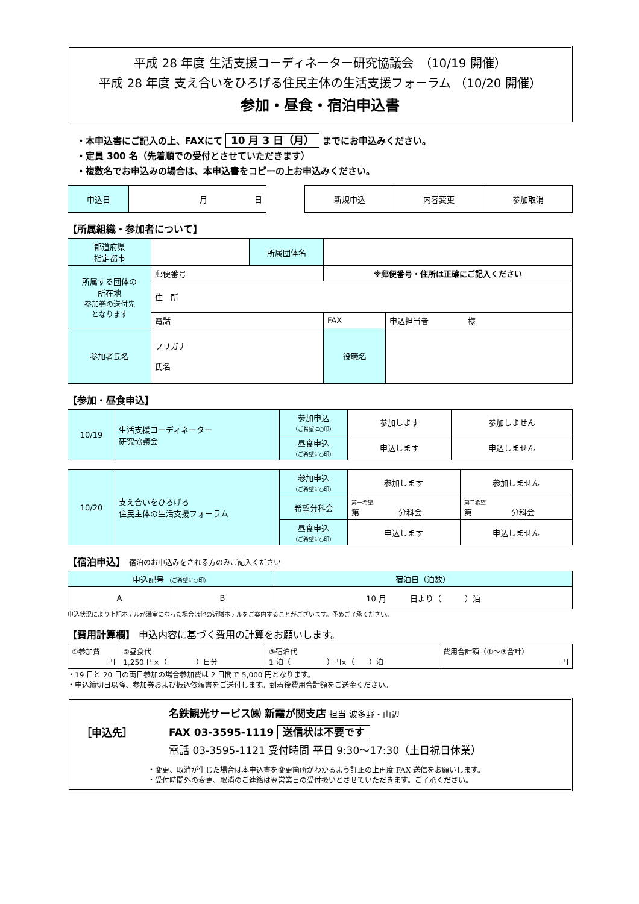平成 28 年度 生活支援コーディネーター研究協議会　（10/19 開催）
平成 28 年度 支え合いをひろげる住民主体の生活支援フォーラム （10/20 開催）
参加・昼食・宿泊申込書
・本申込書にご記入の上、FAXにて 10 月 3 日（月） までにお申込みください。
・定員 300 名（先着順での受付とさせていただきます）
・複数名でお申込みの場合は、本申込書をコピーの上お申込みください。
| 申込日 | 月 日 |
| 新規申込 | 内容変更 | 参加取消 |
【所属組織・参加者について】
| 都道府県 指定都市 | | 所属団体名 | | | |
| 所属する団体の 所在地 参加券の送付先 となります | 郵便番号 | | ※郵便番号・住所は正確にご記入ください | | |
| | 住 所 | | | | |
| | 電話 | | FAX | | 申込担当者 様 |
| 参加者氏名 | フリガナ 氏名 | | 役職名 | | |
【参加・昼食申込】
| 10/19 | 生活支援コーディネーター 研究協議会 | 参加申込 （ご希望に○印） | 参加します | 参加しません |
| | | 昼食申込 （ご希望に○印） | 申込します | 申込しません |
| 10/20 | 支え合いをひろげる 住民主体の生活支援フォーラム | 参加申込 （ご希望に○印） | 参加します | 参加しません |
| | | 希望分科会 | 第一希望 第 分科会 | 第二希望 第 分科会 |
| | | 昼食申込 （ご希望に○印） | 申込します | 申込しません |
【宿泊申込】 宿泊のお申込みをされる方のみご記入ください
| 申込記号 （ご希望に○印） | | 宿泊日（泊数） |
| A | B | 10 月 日より（ ）泊 |
申込状況により上記ホテルが満室になった場合は他の近隣ホテルをご案内することがございます。予めご了承ください。
【費用計算欄】 申込内容に基づく費用の計算をお願いします。
| ①参加費 円 | ②昼食代 1,250 円×（ ）日分 | ③宿泊代 1 泊（ ）円×（ ）泊 | 費用合計額（①～③合計） 円 |
・19 日と 20 日の両日参加の場合参加費は 2 日間で 5,000 円となります。
・申込締切日以降、参加券および振込依頼書をご送付します。到着後費用合計額をご送金ください。
［申込先］
名鉄観光サービス㈱ 新霞が関支店 担当 波多野・山辺
FAX 03-3595-1119 送信状は不要です
電話 03-3595-1121 受付時間 平日 9:30～17:30（土日祝日休業）
・変更、取消が生じた場合は本申込書を変更箇所がわかるよう訂正の上再度 FAX 送信をお願いします。
・受付時間外の変更、取消のご連絡は翌営業日の受付扱いとさせていただきます。ご了承ください。